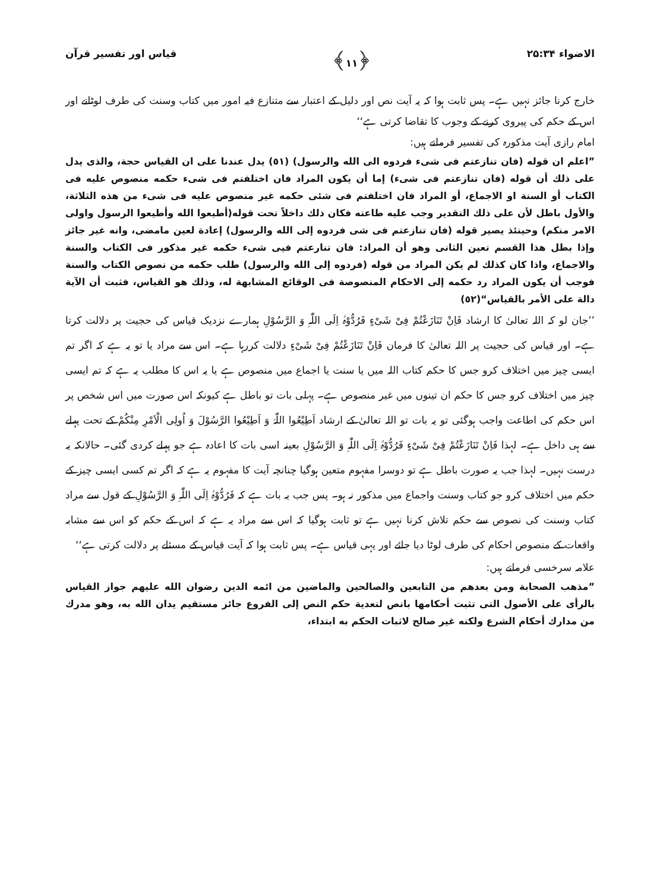الاضواء ۲۵:۳۴ ﴿۱۱﴾ قیاس اور تفسیر قرآن
خارج کرنا جائز نہیں ہے۔ پس ثابت ہوا کہ یہ آیت نص اور دلیل کے اعتبار سے متنازع فیہ امور میں کتاب وسنت کی طرف لوٹانے اور اس کے حکم کی پیروی کرنے کے وجوب کا تقاضا کرتی ہے‘‘
امام رازی آیت مذکورہ کی تفسیر فرماتے ہیں:
”اعلم ان قوله (فان تنازعتم فی شیء فردوه الی الله والرسول) (٥١) يدل عندنا على ان القياس حجة، والذی يدل على ذلك أن قوله (فان تنازعتم فی شیء) إما أن يكون المراد فان اختلفتم فی شیء حكمه منصوص عليه فی الكتاب أو السنة او الاجماع، أو المراد فان اختلفتم فی شئی حكمه غير منصوص عليه فی شیء من هذه الثلاثة، والأول باطل لأن على ذلك التقدير وجب عليه طاعته فكان ذلك داخلاً تحت قوله(أطيعوا الله وأطيعوا الرسول واولی الامر منكم) وحينئذ يصير قوله (فان تنازعتم فی شی فردوه إلى الله والرسول) إعادة لعين مامضى، وانه غير جائز وإذا بطل هذا القسم تعين الثانی وهو أن المراد: فان تنارعتم فيی شیء حكمه غير مذكور فی الكتاب والسنة والاجماع، واذا كان كذلك لم يكن المراد من قوله (فردوه إلى الله والرسول) طلب حكمه من نصوص الكتاب والسنة فوجب أن يكون المراد رد حكمه إلى الاحكام المنصوصة فی الوقائع المشابهة له، وذلك هو القياس، فثبت أن الآية دالة على الأمر بالقياس“(٥٢)
’’جان لو کہ اللہ تعالیٰ کا ارشاد فَاِنْ تَنَازَعْتُمْ فِیْ شَیْءٍ فَرُدُّوْہُ اِلَی اللّٰہِ وَ الرَّسُوْلِ ہمارے نزدیک قیاس کی حجیت پر دلالت کرتا ہے۔ اور قیاس کی حجیت پر اللہ تعالیٰ کا فرمان فَاِنْ تَنَازَعْتُمْ فِیْ شَیْءٍ دلالت کررہا ہے۔ اس سے مراد یا تو یہ ہے کہ اگر تم ایسی چیز میں اختلاف کرو جس کا حکم کتاب اللہ میں یا سنت یا اجماع میں منصوص ہے یا یہ اس کا مطلب یہ ہے کہ تم ایسی چیز میں اختلاف کرو جس کا حکم ان تینوں میں غیر منصوص ہے۔ پہلی بات تو باطل ہے کیونکہ اس صورت میں اس شخص پر اس حکم کی اطاعت واجب ہوگئی تو یہ بات تو اللہ تعالیٰ کے ارشاد اَطِیْعُوا اللّٰہَ وَ اَطِیْعُوا الرَّسُوْلَ وَ اُولِی الْاَمْرِ مِنْکُمْ کے تحت پہلے سے ہی داخل ہے۔ لہذا فَاِنْ تَنَازَعْتُمْ فِیْ شَیْءٍ فَرُدُّوْہُ اِلَی اللّٰہِ وَ الرَّسُوْلِ بعینہ اسی بات کا اعادہ ہے جو پہلے کردی گئی۔ حالانکہ یہ درست نہیں۔ لہذا جب یہ صورت باطل ہے تو دوسرا مفہوم متعین ہوگیا چنانچہ آیت کا مفہوم یہ ہے کہ اگر تم کسی ایسی چیز کے حکم میں اختلاف کرو جو کتاب وسنت واجماع میں مذکور نہ ہو۔ پس جب یہ بات ہے کہ فَرُدُّوْہُ اِلَی اللّٰہِ وَ الرَّسُوْلِ کے قول سے مراد کتاب وسنت کی نصوص سے حکم تلاش کرنا نہیں ہے تو ثابت ہوگیا کہ اس سے مراد یہ ہے کہ اس کے حکم کو اس سے مشابہ واقعات کے منصوص احکام کی طرف لوٹا دیا جائے اور یہی قیاس ہے۔ پس ثابت ہوا کہ آیت قیاس کے مسئلے پر دلالت کرتی ہے‘‘
علامہ سرخسی فرماتے ہیں:
”مذهب الصحابة ومن بعدهم من التابعين والصالحين والماضين من ائمه الدين رضوان الله عليهم جواز القياس بالرأی على الأصول التی تثبت أحكامها بانص لتعدية حكم النص إلى الفروع جائز مستقيم يدان الله به، وهو مدرك من مدارك أحكام الشرع ولكنه غير صالح لاثبات الحكم به ابتداء،